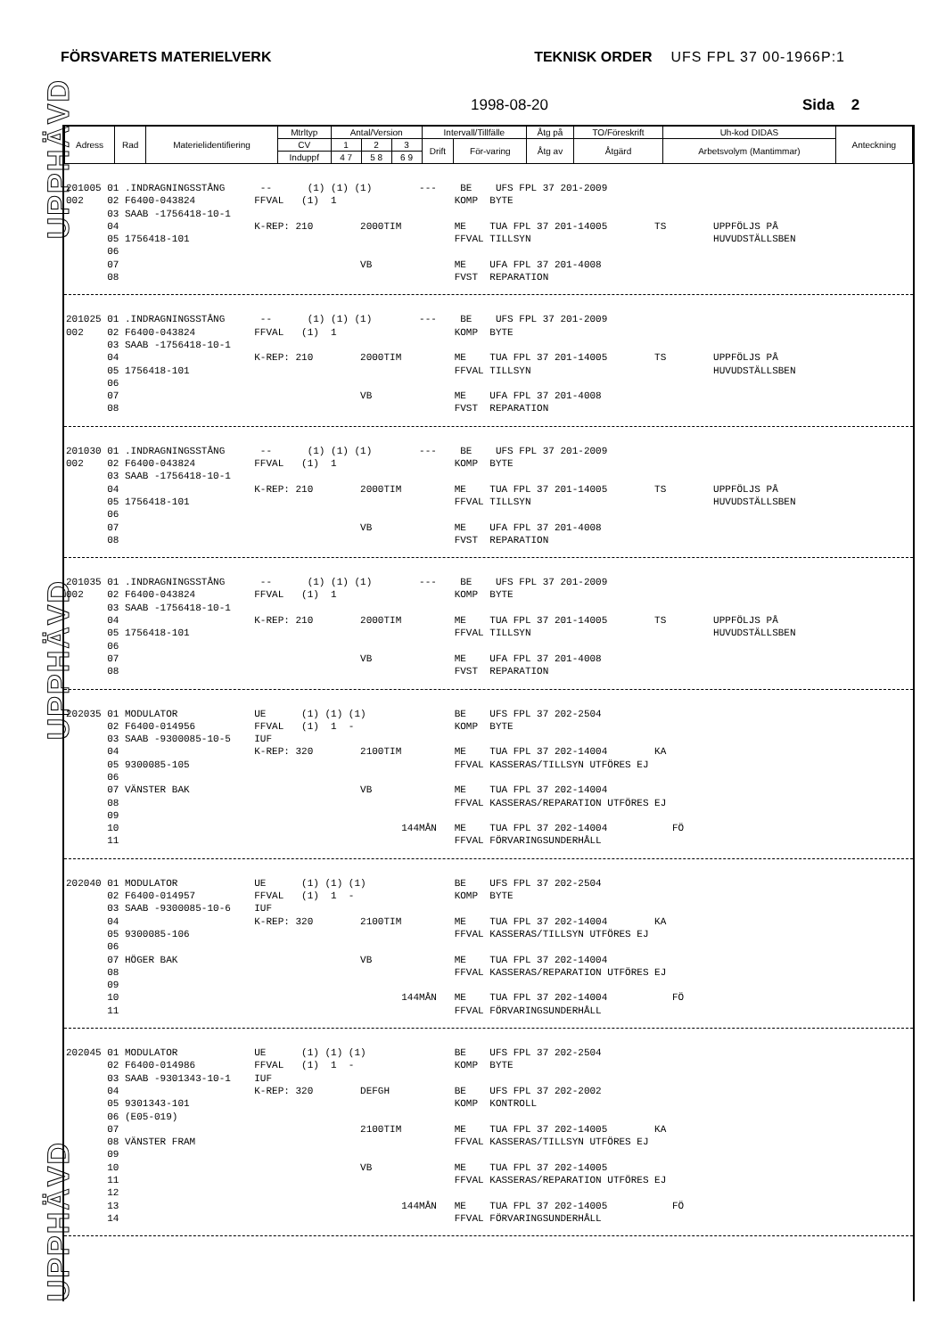FÖRSVARETS MATERIELVERK TEKNISK ORDER UFS FPL 37 00-1966P:1
1998-08-20 Sida 2
UPPHÄVD
UPPHÄVD
UPPHÄVD
| Adress | Rad | Materielidentifiering | Mtrltyp | Antal/Version | | | Intervall/Tillfälle | | Åtg på | TO/Föreskrift | Uh-kod DIDAS | Anteckning |
| --- | --- | --- | --- | --- | --- | --- | --- | --- | --- | --- | --- | --- |
| | | | CV | 1 | 2 | 3 | Drift | För-varing | Åtg av | Åtgärd | Arbetsvolym (Mantimmar) | |
| | | | Induppf | 4 7 | 5 8 | 6 9 | | | | | | |
201005 01 .INDRAGNINGSSTÅNG -- (1) (1) (1) --- BE UFS FPL 37 201-2009 002 02 F6400-043824 FFVAL (1) 1 KOMP BYTE 03 SAAB -1756418-10-1 04 K-REP: 210 2000TIM ME TUA FPL 37 201-14005 TS UPPFÖLJS PÅ 05 1756418-101 FFVAL TILLSYN HUVUDSTÄLLSBEN 06 07 VB ME UFA FPL 37 201-4008 08 FVST REPARATION
201025 01 .INDRAGNINGSSTÅNG -- (1) (1) (1) --- BE UFS FPL 37 201-2009 002 02 F6400-043824 FFVAL (1) 1 KOMP BYTE 03 SAAB -1756418-10-1 04 K-REP: 210 2000TIM ME TUA FPL 37 201-14005 TS UPPFÖLJS PÅ 05 1756418-101 FFVAL TILLSYN HUVUDSTÄLLSBEN 06 07 VB ME UFA FPL 37 201-4008 08 FVST REPARATION
201030 01 .INDRAGNINGSSTÅNG -- (1) (1) (1) --- BE UFS FPL 37 201-2009 002 02 F6400-043824 FFVAL (1) 1 KOMP BYTE 03 SAAB -1756418-10-1 04 K-REP: 210 2000TIM ME TUA FPL 37 201-14005 TS UPPFÖLJS PÅ 05 1756418-101 FFVAL TILLSYN HUVUDSTÄLLSBEN 06 07 VB ME UFA FPL 37 201-4008 08 FVST REPARATION
201035 01 .INDRAGNINGSSTÅNG -- (1) (1) (1) --- BE UFS FPL 37 201-2009 002 02 F6400-043824 FFVAL (1) 1 KOMP BYTE 03 SAAB -1756418-10-1 04 K-REP: 210 2000TIM ME TUA FPL 37 201-14005 TS UPPFÖLJS PÅ 05 1756418-101 FFVAL TILLSYN HUVUDSTÄLLSBEN 06 07 VB ME UFA FPL 37 201-4008 08 FVST REPARATION
202035 01 MODULATOR UE (1) (1) (1) BE UFS FPL 37 202-2504 02 F6400-014956 FFVAL (1) 1 - KOMP BYTE 03 SAAB -9300085-10-5 IUF 04 K-REP: 320 2100TIM ME TUA FPL 37 202-14004 KA 05 9300085-105 FFVAL KASSERAS/TILLSYN UTFÖRES EJ 06 07 VÄNSTER BAK VB ME TUA FPL 37 202-14004 08 FFVAL KASSERAS/REPARATION UTFÖRES EJ 09 10 144MÅN ME TUA FPL 37 202-14004 FÖ 11 FFVAL FÖRVARINGSUNDERHÅLL
202040 01 MODULATOR UE (1) (1) (1) BE UFS FPL 37 202-2504 02 F6400-014957 FFVAL (1) 1 - KOMP BYTE 03 SAAB -9300085-10-6 IUF 04 K-REP: 320 2100TIM ME TUA FPL 37 202-14004 KA 05 9300085-106 FFVAL KASSERAS/TILLSYN UTFÖRES EJ 06 07 HÖGER BAK VB ME TUA FPL 37 202-14004 08 FFVAL KASSERAS/REPARATION UTFÖRES EJ 09 10 144MÅN ME TUA FPL 37 202-14004 FÖ 11 FFVAL FÖRVARINGSUNDERHÅLL
202045 01 MODULATOR UE (1) (1) (1) BE UFS FPL 37 202-2504 02 F6400-014986 FFVAL (1) 1 - KOMP BYTE 03 SAAB -9301343-10-1 IUF 04 K-REP: 320 DEFGH BE UFS FPL 37 202-2002 05 9301343-101 KOMP KONTROLL 06 (E05-019) 07 2100TIM ME TUA FPL 37 202-14005 KA 08 VÄNSTER FRAM FFVAL KASSERAS/TILLSYN UTFÖRES EJ 09 10 VB ME TUA FPL 37 202-14005 11 FFVAL KASSERAS/REPARATION UTFÖRES EJ 12 13 144MÅN ME TUA FPL 37 202-14005 FÖ 14 FFVAL FÖRVARINGSUNDERHÅLL